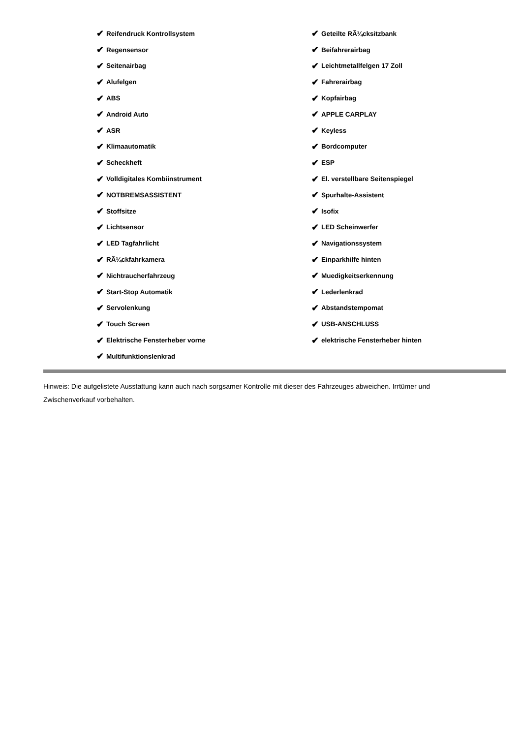✔ Reifendruck Kontrollsystem
✔ Regensensor
✔ Seitenairbag
✔ Alufelgen
✔ ABS
✔ Android Auto
✔ ASR
✔ Klimaautomatik
✔ Scheckheft
✔ Volldigitales Kombiinstrument
✔ NOTBREMSASSISTENT
✔ Stoffsitze
✔ Lichtsensor
✔ LED Tagfahrlicht
✔ RÃ¼ckfahrkamera
✔ Nichtraucherfahrzeug
✔ Start-Stop Automatik
✔ Servolenkung
✔ Touch Screen
✔ Elektrische Fensterheber vorne
✔ Multifunktionslenkrad
✔ Geteilte RÃ¼cksitzbank
✔ Beifahrerairbag
✔ Leichtmetallfelgen 17 Zoll
✔ Fahrerairbag
✔ Kopfairbag
✔ APPLE CARPLAY
✔ Keyless
✔ Bordcomputer
✔ ESP
✔ El. verstellbare Seitenspiegel
✔ Spurhalte-Assistent
✔ Isofix
✔ LED Scheinwerfer
✔ Navigationssystem
✔ Einparkhilfe hinten
✔ Muedigkeitserkennung
✔ Lederlenkrad
✔ Abstandstempomat
✔ USB-ANSCHLUSS
✔ elektrische Fensterheber hinten
Hinweis: Die aufgelistete Ausstattung kann auch nach sorgsamer Kontrolle mit dieser des Fahrzeuges abweichen. Irrtümer und Zwischenverkauf vorbehalten.